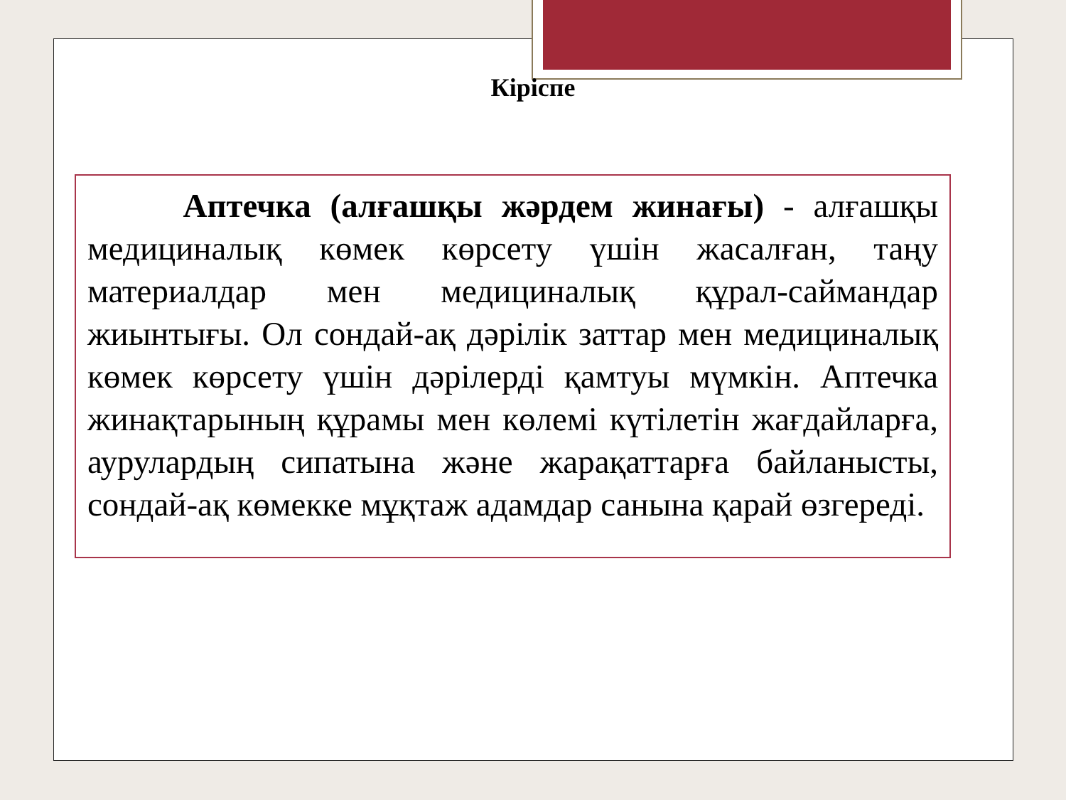Кіріспе
Аптечка (алғашқы жәрдем жинағы) - алғашқы медициналық көмек көрсету үшін жасалған, таңу материалдар мен медициналық құрал-саймандар жиынтығы. Ол сондай-ақ дәрілік заттар мен медициналық көмек көрсету үшін дәрілерді қамтуы мүмкін. Аптечка жинақтарының құрамы мен көлемі күтілетін жағдайларға, аурулардың сипатына және жарақаттарға байланысты, сондай-ақ көмекке мұқтаж адамдар санына қарай өзгереді.